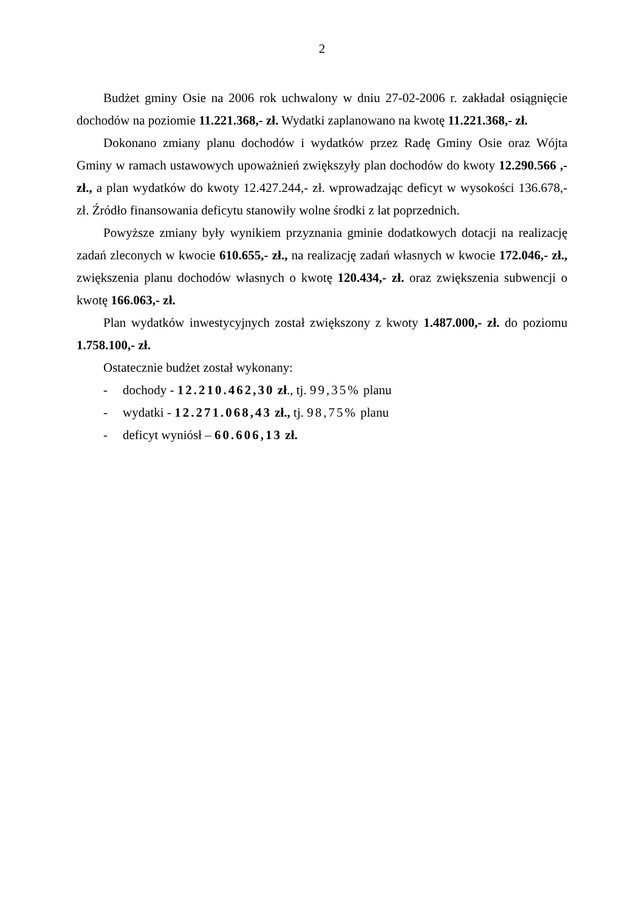2
Budżet gminy Osie na 2006 rok uchwalony w dniu 27-02-2006 r. zakładał osiągnięcie dochodów na poziomie 11.221.368,- zł. Wydatki zaplanowano na kwotę 11.221.368,- zł.
Dokonano zmiany planu dochodów i wydatków przez Radę Gminy Osie oraz Wójta Gminy w ramach ustawowych upoważnień zwiększyły plan dochodów do kwoty 12.290.566 ,- zł., a plan wydatków do kwoty 12.427.244,- zł. wprowadzając deficyt w wysokości 136.678,- zł. Źródło finansowania deficytu stanowiły wolne środki z lat poprzednich.
Powyższe zmiany były wynikiem przyznania gminie dodatkowych dotacji na realizację zadań zleconych w kwocie 610.655,- zł., na realizację zadań własnych w kwocie 172.046,- zł., zwiększenia planu dochodów własnych o kwotę 120.434,- zł. oraz zwiększenia subwencji o kwotę 166.063,- zł.
Plan wydatków inwestycyjnych został zwiększony z kwoty 1.487.000,- zł. do poziomu 1.758.100,- zł.
Ostatecznie budżet został wykonany:
- dochody - 12.210.462,30 zł., tj. 99,35% planu
- wydatki - 12.271.068,43 zł., tj. 98,75% planu
- deficyt wyniósł – 60.606,13 zł.